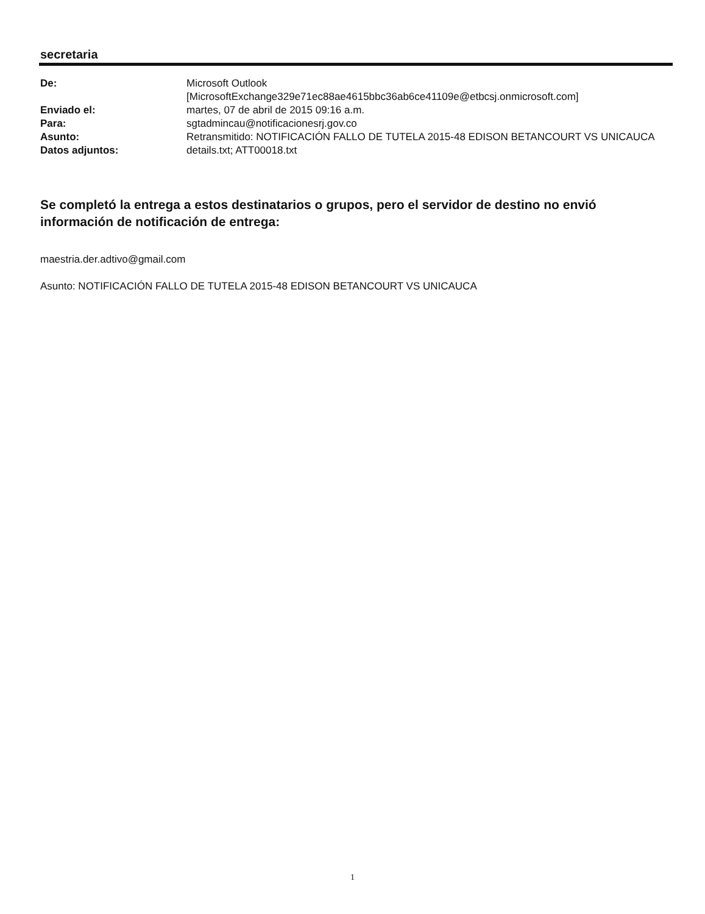secretaria
| De: | Microsoft Outlook [MicrosoftExchange329e71ec88ae4615bbc36ab6ce41109e@etbcsj.onmicrosoft.com] |
| Enviado el: | martes, 07 de abril de 2015 09:16 a.m. |
| Para: | sgtadmincau@notificacionesrj.gov.co |
| Asunto: | Retransmitido: NOTIFICACIÓN FALLO DE TUTELA 2015-48 EDISON BETANCOURT VS UNICAUCA |
| Datos adjuntos: | details.txt; ATT00018.txt |
Se completó la entrega a estos destinatarios o grupos, pero el servidor de destino no envió información de notificación de entrega:
maestria.der.adtivo@gmail.com
Asunto: NOTIFICACIÓN FALLO DE TUTELA 2015-48 EDISON BETANCOURT VS UNICAUCA
1